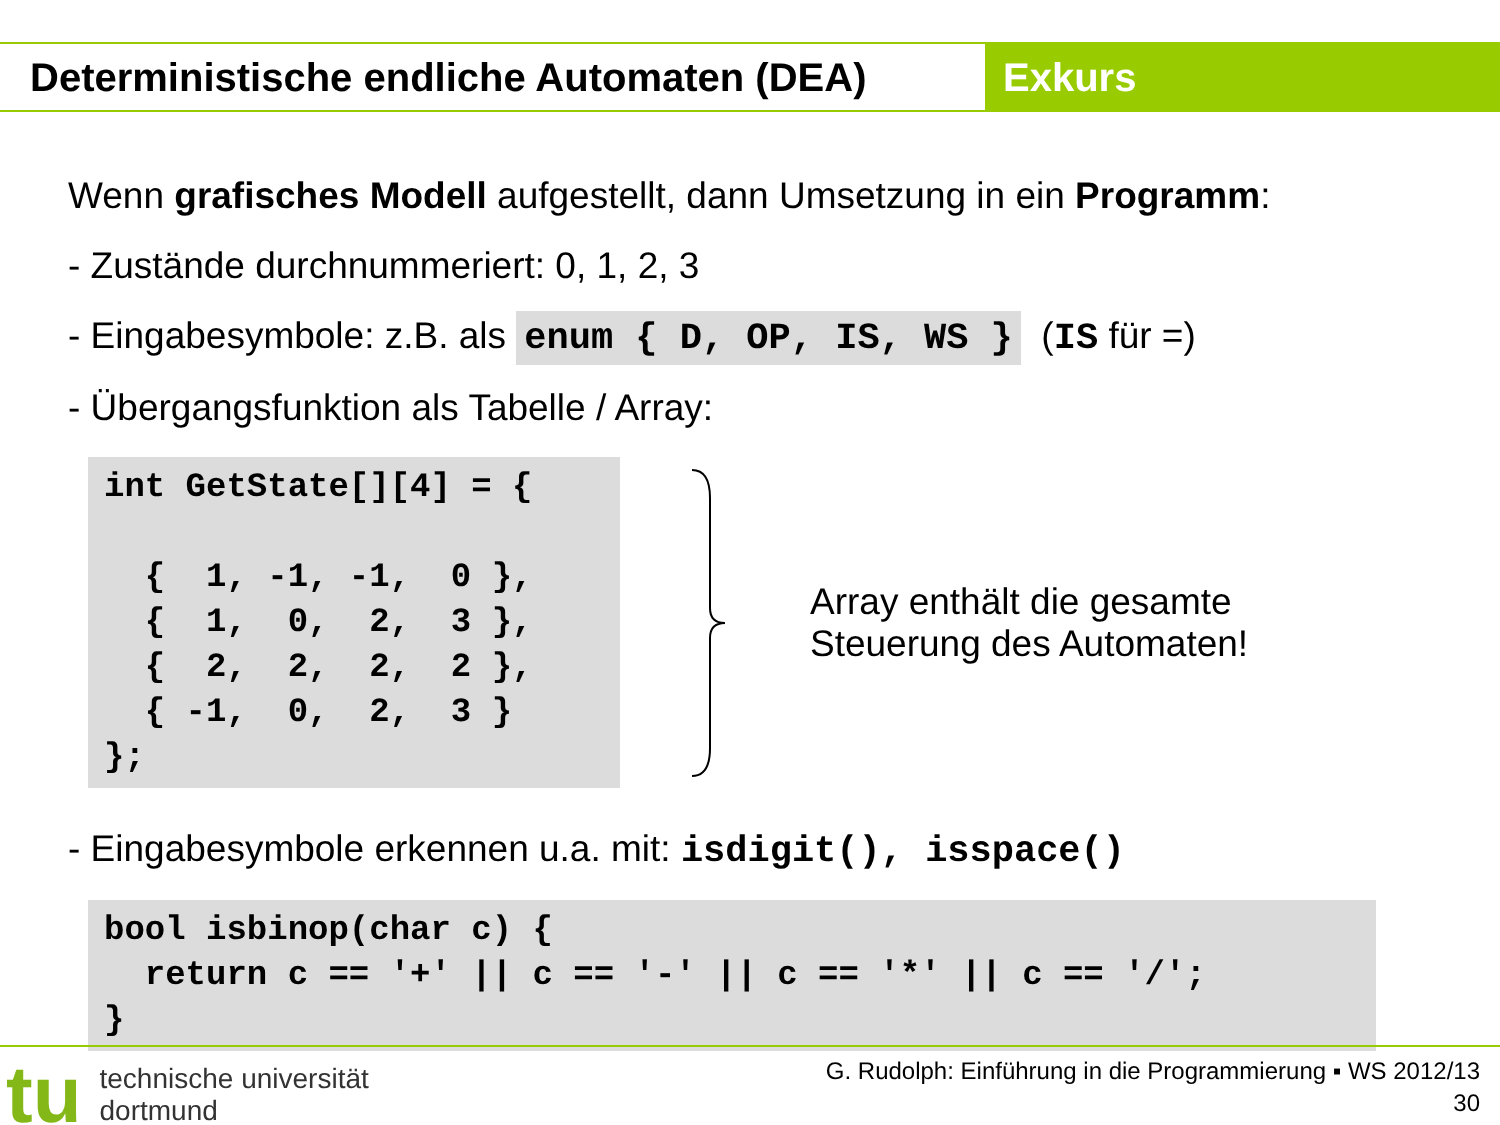Deterministische endliche Automaten (DEA)
Exkurs
Wenn grafisches Modell aufgestellt, dann Umsetzung in ein Programm:
- Zustände durchnummeriert: 0, 1, 2, 3
- Eingabesymbole: z.B. als enum { D, OP, IS, WS } (IS für =)
- Übergangsfunktion als Tabelle / Array:
int GetState[][4] = {

  {  1, -1, -1,  0 },
  {  1,  0,  2,  3 },
  {  2,  2,  2,  2 },
  { -1,  0,  2,  3 }
};
Array enthält die gesamte
Steuerung des Automaten!
- Eingabesymbole erkennen u.a. mit: isdigit(), isspace()
bool isbinop(char c) {
  return c == '+' || c == '-' || c == '*' || c == '/';
}
tu technische universität
dortmund
G. Rudolph: Einführung in die Programmierung ▪ WS 2012/13
30